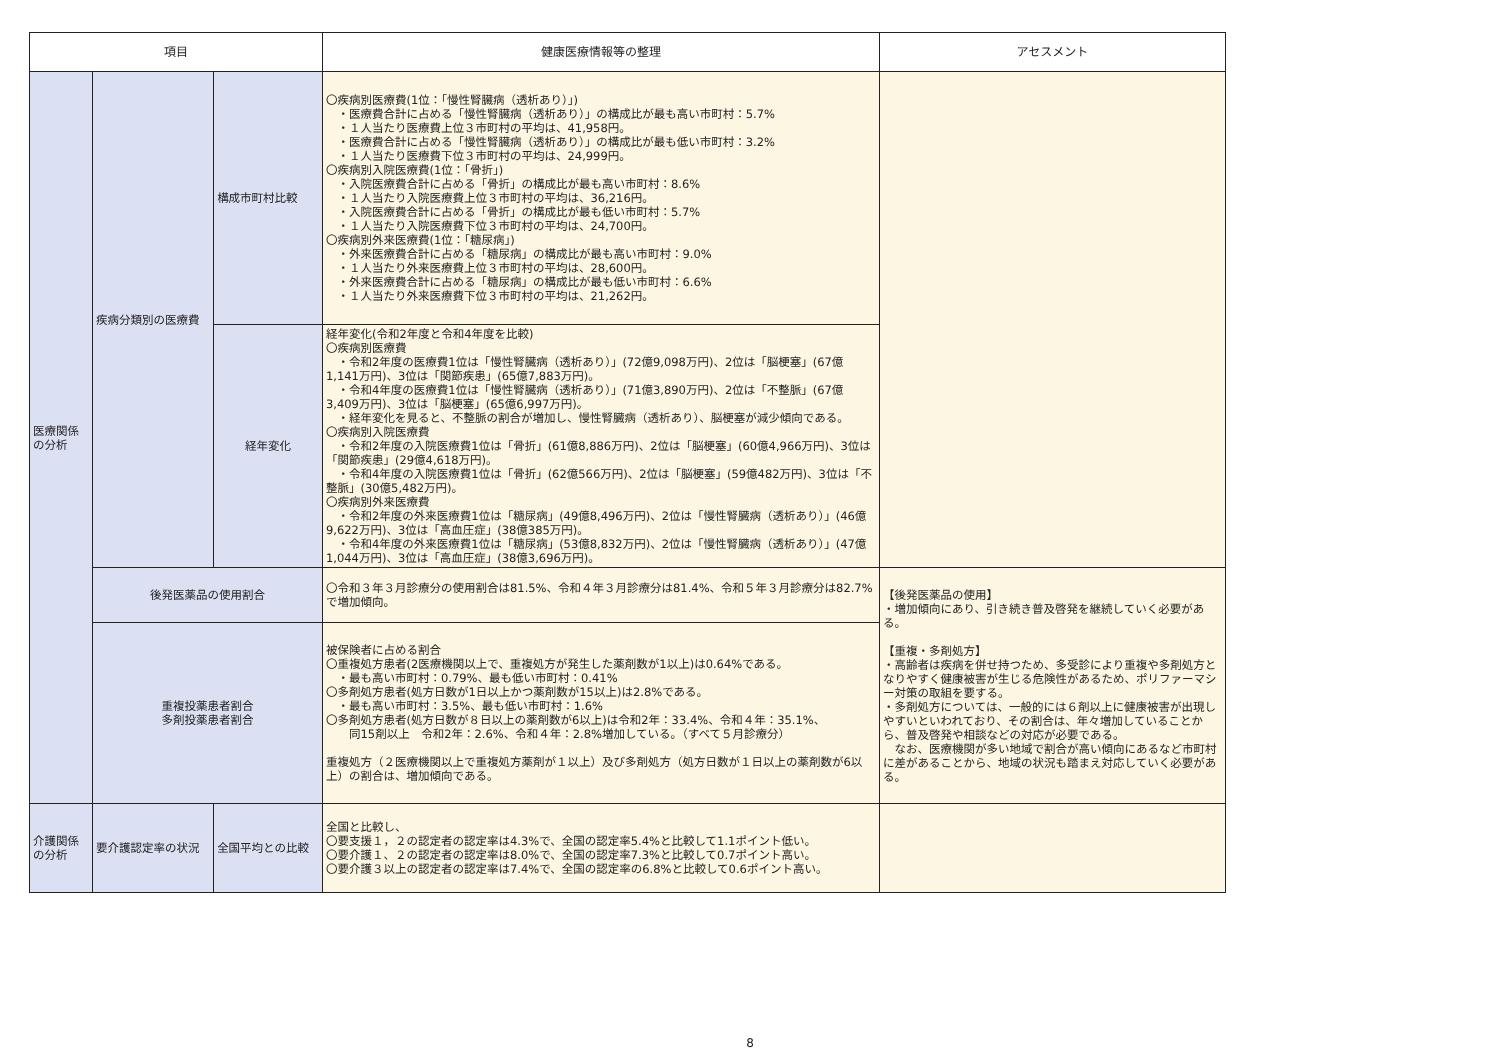| 項目 | | | 健康医療情報等の整理 | アセスメント |
| --- | --- | --- | --- | --- |
| 医療関係 の分析 | 疾病分類別の医療費 | 構成市町村比較 | 〇疾病別医療費(1位：「慢性腎臓病（透析あり）」) ・医療費合計に占める「慢性腎臓病（透析あり）」の構成比が最も高い市町村：5.7% ・１人当たり医療費上位３市町村の平均は、41,958円。 ・医療費合計に占める「慢性腎臓病（透析あり）」の構成比が最も低い市町村：3.2% ・１人当たり医療費下位３市町村の平均は、24,999円。 〇疾病別入院医療費(1位：「骨折」) ・入院医療費合計に占める「骨折」の構成比が最も高い市町村：8.6% ・１人当たり入院医療費上位３市町村の平均は、36,216円。 ・入院医療費合計に占める「骨折」の構成比が最も低い市町村：5.7% ・１人当たり入院医療費下位３市町村の平均は、24,700円。 〇疾病別外来医療費(1位：「糖尿病」) ・外来医療費合計に占める「糖尿病」の構成比が最も高い市町村：9.0% ・１人当たり外来医療費上位３市町村の平均は、28,600円。 ・外来医療費合計に占める「糖尿病」の構成比が最も低い市町村：6.6% ・１人当たり外来医療費下位３市町村の平均は、21,262円。 | |
| | | 経年変化 | 経年変化(令和2年度と令和4年度を比較) 〇疾病別医療費 ・令和2年度の医療費1位は「慢性腎臓病（透析あり）」(72億9,098万円)、2位は「脳梗塞」(67億1,141万円)、3位は「関節疾患」(65億7,883万円)。 ・令和4年度の医療費1位は「慢性腎臓病（透析あり）」(71億3,890万円)、2位は「不整脈」(67億3,409万円)、3位は「脳梗塞」(65億6,997万円)。 ・経年変化を見ると、不整脈の割合が増加し、慢性腎臓病（透析あり）、脳梗塞が減少傾向である。 〇疾病別入院医療費 ・令和2年度の入院医療費1位は「骨折」(61億8,886万円)、2位は「脳梗塞」(60億4,966万円)、3位は「関節疾患」(29億4,618万円)。 ・令和4年度の入院医療費1位は「骨折」(62億566万円)、2位は「脳梗塞」(59億482万円)、3位は「不整脈」(30億5,482万円)。 〇疾病別外来医療費 ・令和2年度の外来医療費1位は「糖尿病」(49億8,496万円)、2位は「慢性腎臓病（透析あり）」(46億9,622万円)、3位は「高血圧症」(38億385万円)。 ・令和4年度の外来医療費1位は「糖尿病」(53億8,832万円)、2位は「慢性腎臓病（透析あり）」(47億1,044万円)、3位は「高血圧症」(38億3,696万円)。 | |
| | 後発医薬品の使用割合 | | 〇令和３年３月診療分の使用割合は81.5%、令和４年３月診療分は81.4%、令和５年３月診療分は82.7%で増加傾向。 | 【後発医薬品の使用】 ・増加傾向にあり、引き続き普及啓発を継続していく必要がある。 【重複・多剤処方】 ・高齢者は疾病を併せ持つため、多受診により重複や多剤処方となりやすく健康被害が生じる危険性があるため、ポリファーマシー対策の取組を要する。 ・多剤処方については、一般的には６剤以上に健康被害が出現しやすいといわれており、その割合は、年々増加していることから、普及啓発や相談などの対応が必要である。 なお、医療機関が多い地域で割合が高い傾向にあるなど市町村に差があることから、地域の状況も踏まえ対応していく必要がある。 |
| | 重複投薬患者割合 多剤投薬患者割合 | | 被保険者に占める割合 〇重複処方患者(2医療機関以上で、重複処方が発生した薬剤数が1以上)は0.64%である。 ・最も高い市町村：0.79%、最も低い市町村：0.41% 〇多剤処方患者(処方日数が1日以上かつ薬剤数が15以上)は2.8%である。 ・最も高い市町村：3.5%、最も低い市町村：1.6% 〇多剤処方患者(処方日数が８日以上の薬剤数が6以上)は令和2年：33.4%、令和４年：35.1%、 同15剤以上 令和2年：2.6%、令和４年：2.8%増加している。（すべて５月診療分） 重複処方（２医療機関以上で重複処方薬剤が１以上）及び多剤処方（処方日数が１日以上の薬剤数が6以上）の割合は、増加傾向である。 | |
| 介護関係 の分析 | 要介護認定率の状況 | 全国平均との比較 | 全国と比較し、 〇要支援１，２の認定者の認定率は4.3%で、全国の認定率5.4%と比較して1.1ポイント低い。 〇要介護１、２の認定者の認定率は8.0%で、全国の認定率7.3%と比較して0.7ポイント高い。 〇要介護３以上の認定者の認定率は7.4%で、全国の認定率の6.8%と比較して0.6ポイント高い。 | |
8